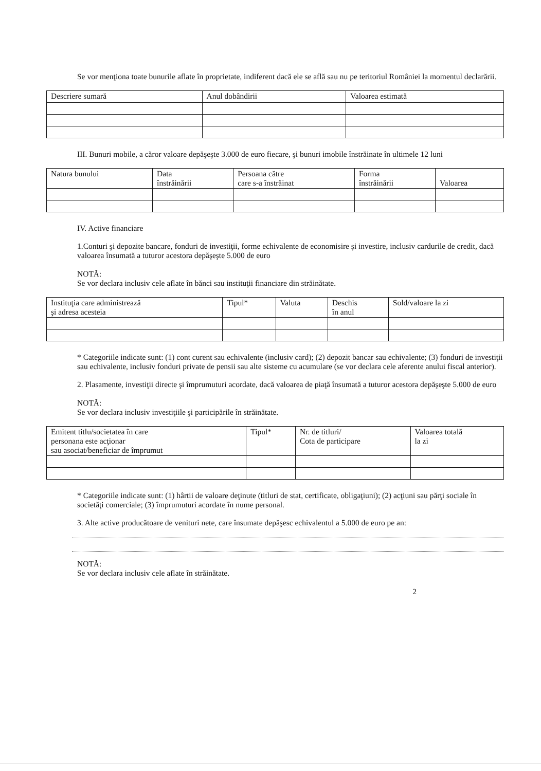Se vor menţiona toate bunurile aflate în proprietate, indiferent dacă ele se află sau nu pe teritoriul României la momentul declarării.
| Descriere sumară | Anul dobândirii | Valoarea estimată |
III. Bunuri mobile, a căror valoare depăşeşte 3.000 de euro fiecare, şi bunuri imobile înstrăinate în ultimele 12 luni
| Natura bunului | Data înstrăinării | Persoana către care s-a înstrăinat | Forma înstrăinării | Valoarea |
IV. Active financiare
1.Conturi şi depozite bancare, fonduri de investiţii, forme echivalente de economisire şi investire, inclusiv cardurile de credit, dacă valoarea însumată a tuturor acestora depăşeşte 5.000 de euro
NOTĂ:
Se vor declara inclusiv cele aflate în bănci sau instituţii financiare din străinătate.
| Instituţia care administrează şi adresa acesteia | Tipul* | Valuta | Deschis în anul | Sold/valoare la zi |
* Categoriile indicate sunt: (1) cont curent sau echivalente (inclusiv card); (2) depozit bancar sau echivalente; (3) fonduri de investiţii sau echivalente, inclusiv fonduri private de pensii sau alte sisteme cu acumulare (se vor declara cele aferente anului fiscal anterior).
2. Plasamente, investiţii directe şi împrumuturi acordate, dacă valoarea de piaţă însumată a tuturor acestora depăşeşte 5.000 de euro
NOTĂ:
Se vor declara inclusiv investiţiile şi participările în străinătate.
| Emitent titlu/societatea în care personana este acţionar sau asociat/beneficiar de împrumut | Tipul* | Nr. de titluri/ Cota de participare | Valoarea totală la zi |
* Categoriile indicate sunt: (1) hârtii de valoare deţinute (titluri de stat, certificate, obligaţiuni); (2) acţiuni sau părţi sociale în societăţi comerciale; (3) împrumuturi acordate în nume personal.
3. Alte active producătoare de venituri nete, care însumate depăşesc echivalentul a 5.000 de euro pe an:
NOTĂ:
Se vor declara inclusiv cele aflate în străinătate.
2